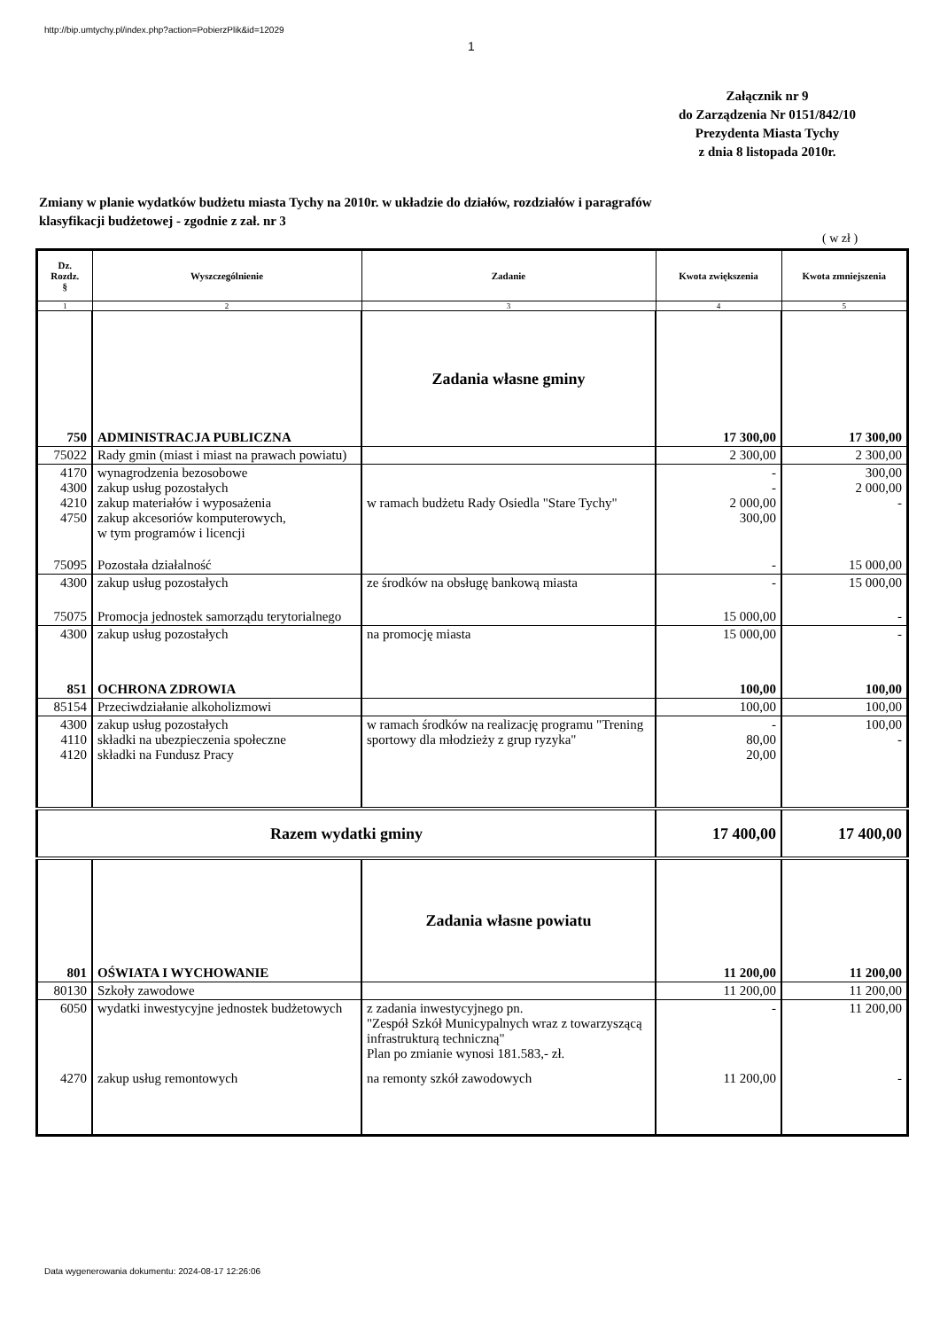http://bip.umtychy.pl/index.php?action=PobierzPlik&id=12029
1
Załącznik nr 9
do Zarządzenia Nr 0151/842/10
Prezydenta Miasta Tychy
z dnia 8 listopada 2010r.
Zmiany w planie wydatków budżetu miasta Tychy na 2010r. w układzie do działów, rozdziałów i paragrafów
klasyfikacji budżetowej - zgodnie z zał. nr 3
( w zł )
| Dz. Rozdz. § | Wyszczególnienie | Zadanie | Kwota zwiększenia | Kwota zmniejszenia |
| --- | --- | --- | --- | --- |
| 1 | 2 | 3 | 4 | 5 |
| 750 | ADMINISTRACJA PUBLICZNA | Zadania własne gminy | 17 300,00 | 17 300,00 |
| 75022 | Rady gmin (miast i miast na prawach powiatu) | | 2 300,00 | 2 300,00 |
| 4170 4300 4210 4750 | wynagrodzenia bezosobowe zakup usług pozostałych zakup materiałów i wyposażenia zakup akcesoriów komputerowych, w tym programów i licencji | w ramach budżetu Rady Osiedla "Stare Tychy" | - - 2 000,00 300,00 | 300,00 2 000,00 - |
| 75095 | Pozostała działalność | | - | 15 000,00 |
| 4300 | zakup usług pozostałych | ze środków na obsługę bankową miasta | - | 15 000,00 |
| 75075 | Promocja jednostek samorządu terytorialnego | | 15 000,00 | - |
| 4300 | zakup usług pozostałych | na promocję miasta | 15 000,00 | - |
| 851 | OCHRONA ZDROWIA | | 100,00 | 100,00 |
| 85154 | Przeciwdziałanie alkoholizmowi | | 100,00 | 100,00 |
| 4300 4110 4120 | zakup usług pozostałych składki na ubezpieczenia społeczne składki na Fundusz Pracy | w ramach środków na realizację programu "Trening sportowy dla młodzieży z grup ryzyka" | - 80,00 20,00 | 100,00 - |
| Razem wydatki gminy | | | 17 400,00 | 17 400,00 |
| 801 | OŚWIATA I WYCHOWANIE | Zadania własne powiatu | 11 200,00 | 11 200,00 |
| 80130 | Szkoły zawodowe | | 11 200,00 | 11 200,00 |
| 6050 | wydatki inwestycyjne jednostek budżetowych | z zadania inwestycyjnego pn. "Zespół Szkół Municypalnych wraz z towarzyszącą infrastrukturą techniczną" Plan po zmianie wynosi 181.583,- zł. | - | 11 200,00 |
| 4270 | zakup usług remontowych | na remonty szkół zawodowych | 11 200,00 | - |
Data wygenerowania dokumentu: 2024-08-17 12:26:06